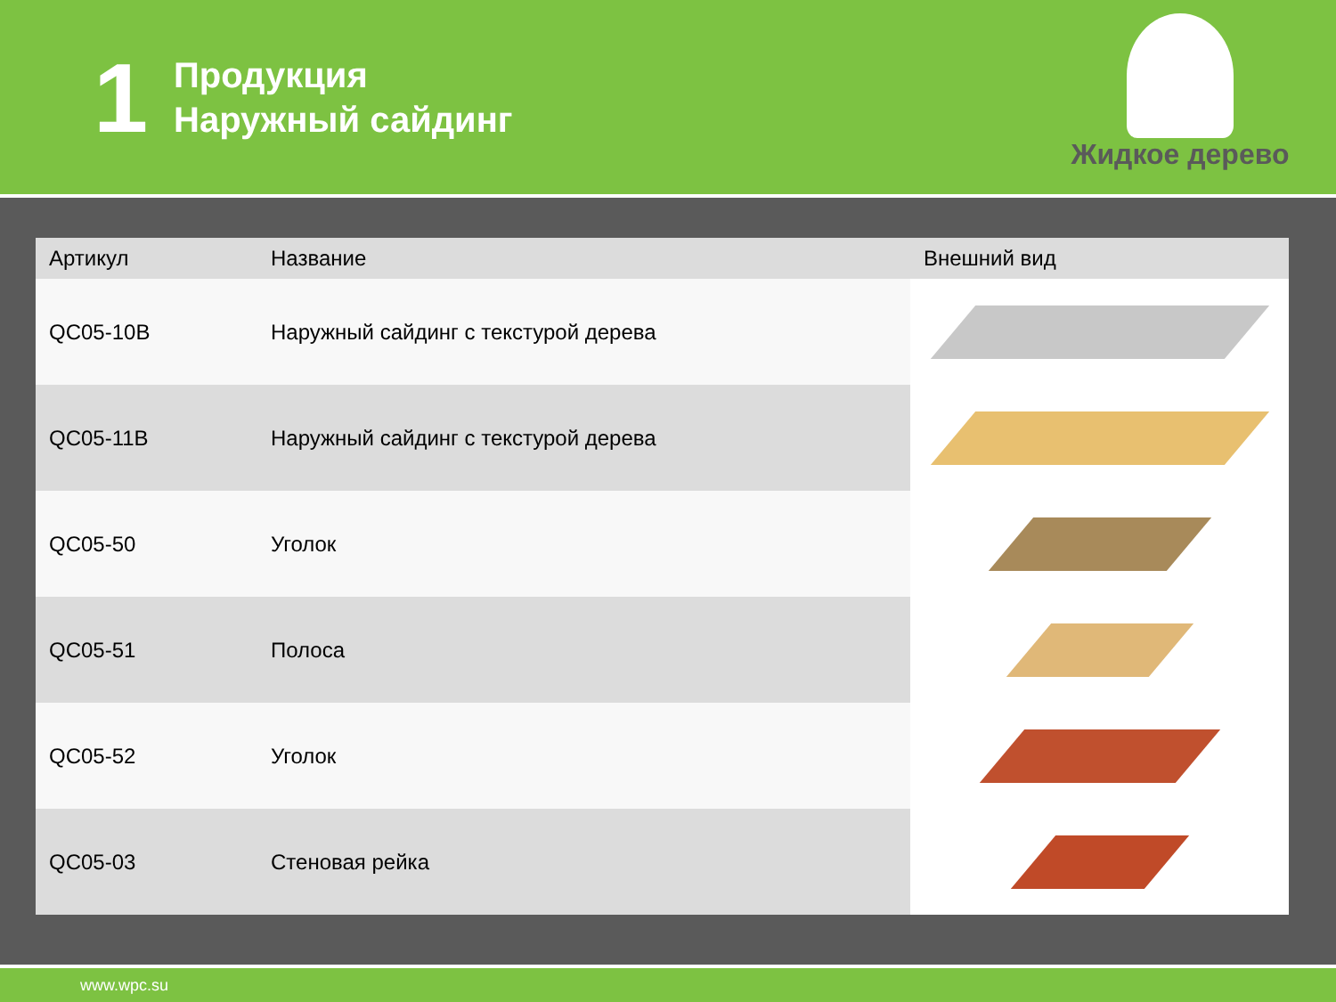1
Продукция
Наружный сайдинг
Жидкое дерево
| Артикул | Название | Внешний вид |
| --- | --- | --- |
| QC05-10B | Наружный сайдинг с текстурой дерева | |
| QC05-11B | Наружный сайдинг с текстурой дерева | |
| QC05-50 | Уголок | |
| QC05-51 | Полоса | |
| QC05-52 | Уголок | |
| QC05-03 | Стеновая рейка | |
www.wpc.su